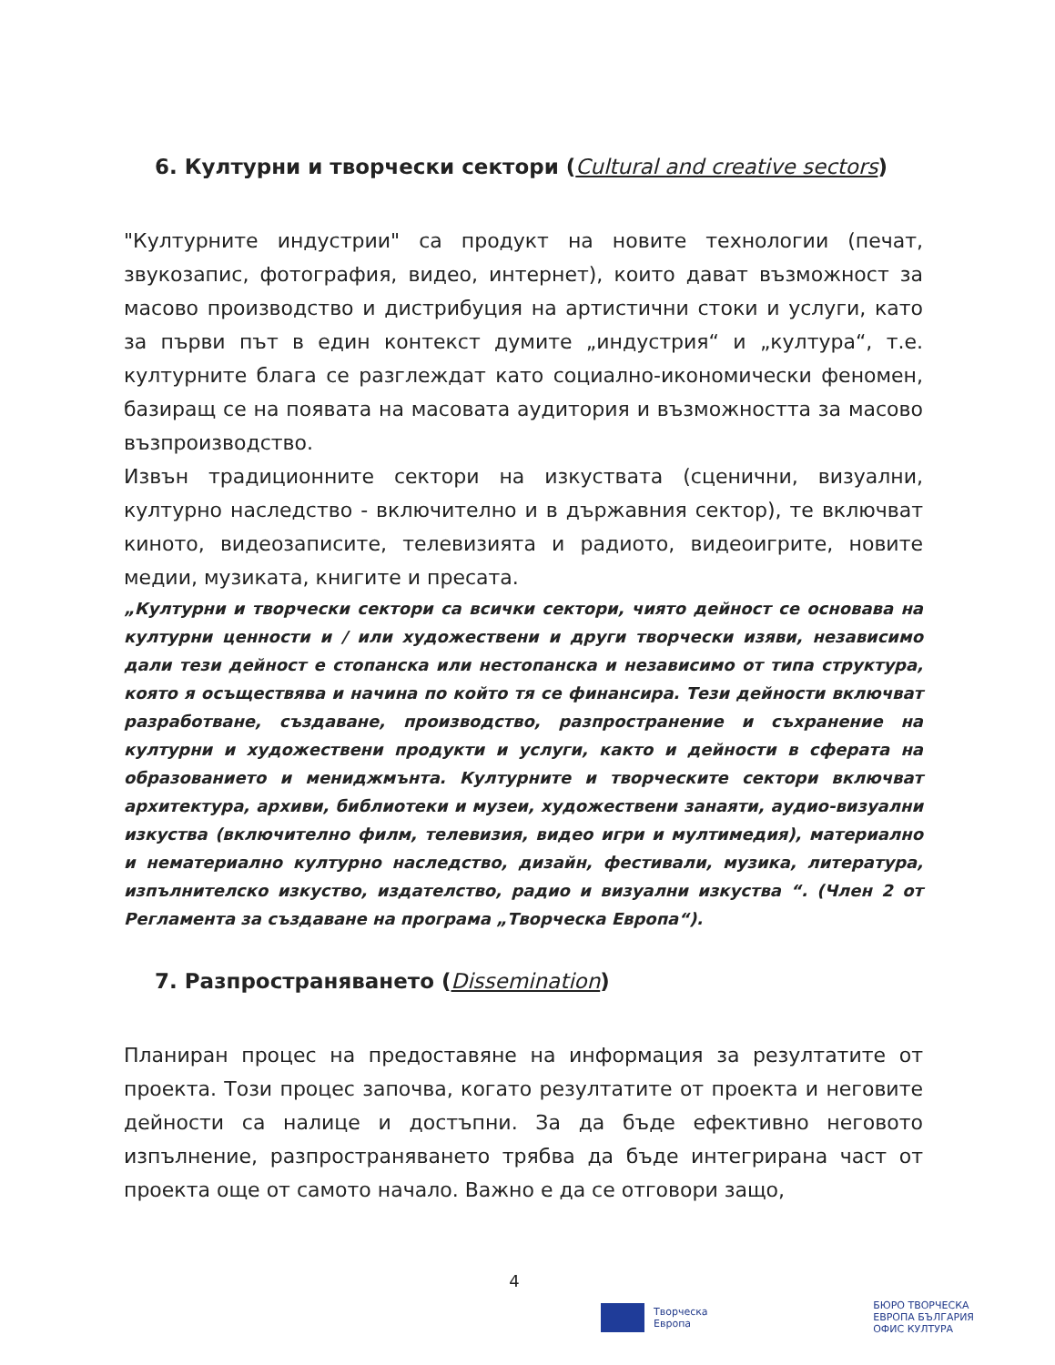6. Културни и творчески сектори (Cultural and creative sectors)
"Културните индустрии" са продукт на новите технологии (печат, звукозапис, фотография, видео, интернет), които дават възможност за масово производство и дистрибуция на артистични стоки и услуги, като за първи път в един контекст думите „индустрия“ и „култура“, т.е. културните блага се разглеждат като социално-икономически феномен, базиращ се на появата на масовата аудитория и възможността за масово възпроизводство.
Извън традиционните сектори на изкуствата (сценични, визуални, културно наследство - включително и в държавния сектор), те включват киното, видеозаписите, телевизията и радиото, видеоигрите, новите медии, музиката, книгите и пресата.
„Културни и творчески сектори са всички сектори, чиято дейност се основава на културни ценности и / или художествени и други творчески изяви, независимо дали тези дейност е стопанска или нестопанска и независимо от типа структура, която я осъществява и начина по който тя се финансира. Тези дейности включват разработване, създаване, производство, разпространение и съхранение на културни и художествени продукти и услуги, както и дейности в сферата на образованието и мениджмънта. Културните и творческите сектори включват архитектура, архиви, библиотеки и музеи, художествени занаяти, аудио-визуални изкуства (включително филм, телевизия, видео игри и мултимедия), материално и нематериално културно наследство, дизайн, фестивали, музика, литература, изпълнителско изкуство, издателство, радио и визуални изкуства “. (Член 2 от Регламента за създаване на програма „Творческа Европа“).
7. Разпространяването (Dissemination)
Планиран процес на предоставяне на информация за резултатите от проекта. Този процес започва, когато резултатите от проекта и неговите дейности са налице и достъпни. За да бъде ефективно неговото изпълнение, разпространяването трябва да бъде интегрирана част от проекта още от самото начало. Важно е да се отговори защо,
4
Творческа
Европа
БЮРО ТВОРЧЕСКА
ЕВРОПА БЪЛГАРИЯ
ОФИС КУЛТУРА